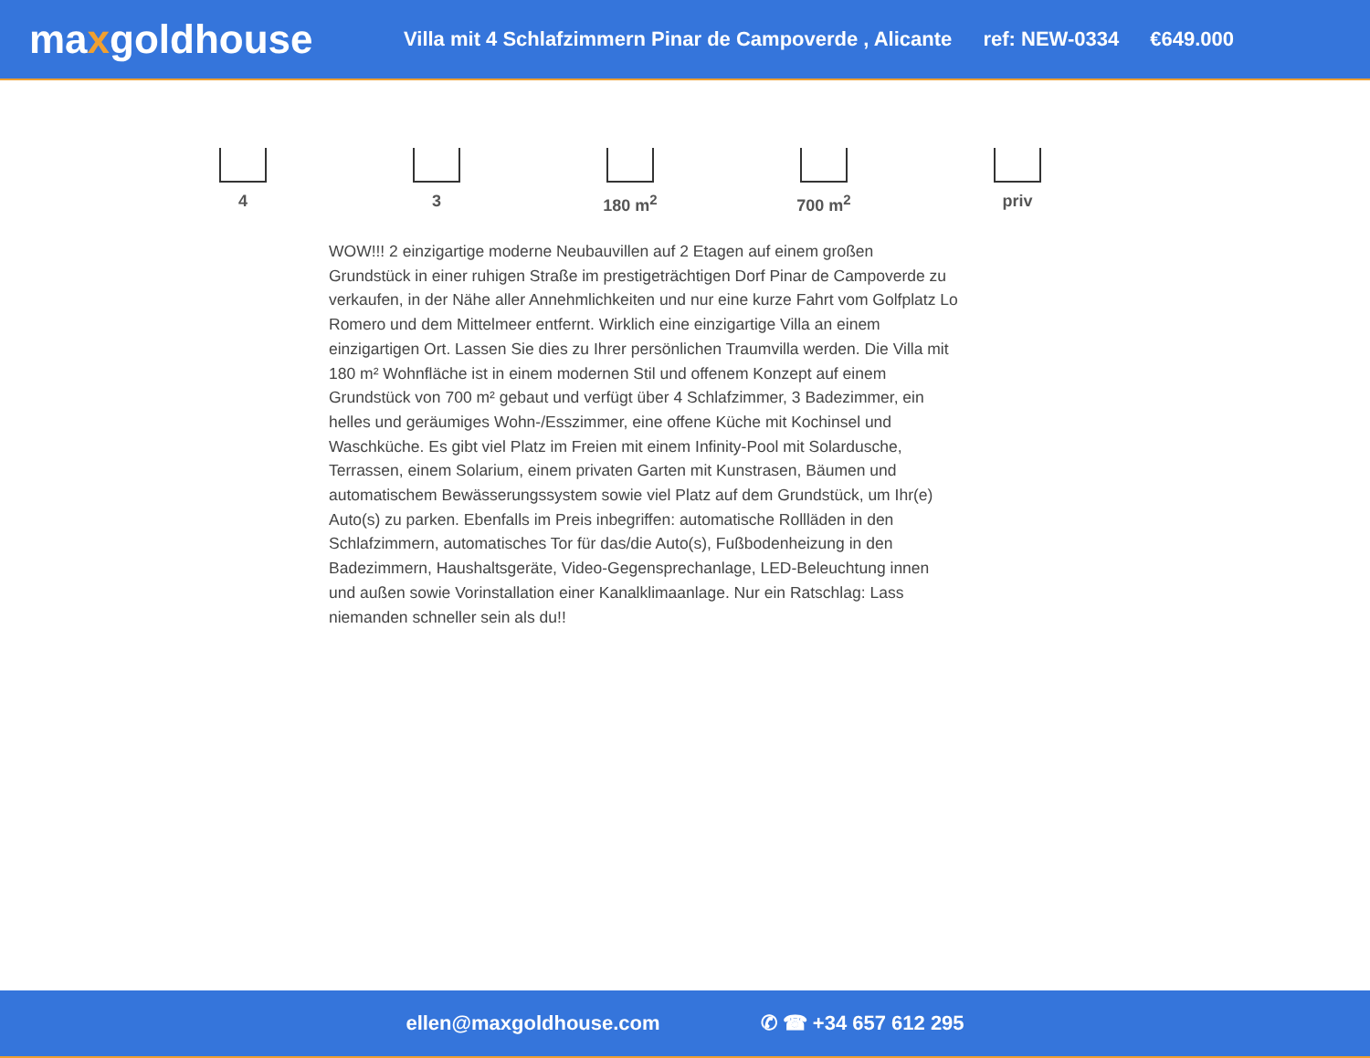maxgoldhouse
Villa mit 4 Schlafzimmern Pinar de Campoverde , Alicante ref: NEW-0334 €649.000
4 3 180 m<sup>2</sup> 700 m<sup>2</sup> priv
WOW!!! 2 einzigartige moderne Neubauvillen auf 2 Etagen auf einem großen Grundstück in einer ruhigen Straße im prestigeträchtigen Dorf Pinar de Campoverde zu verkaufen, in der Nähe aller Annehmlichkeiten und nur eine kurze Fahrt vom Golfplatz Lo Romero und dem Mittelmeer entfernt. Wirklich eine einzigartige Villa an einem einzigartigen Ort. Lassen Sie dies zu Ihrer persönlichen Traumvilla werden. Die Villa mit 180 m² Wohnfläche ist in einem modernen Stil und offenem Konzept auf einem Grundstück von 700 m² gebaut und verfügt über 4 Schlafzimmer, 3 Badezimmer, ein helles und geräumiges Wohn-/Esszimmer, eine offene Küche mit Kochinsel und Waschküche. Es gibt viel Platz im Freien mit einem Infinity-Pool mit Solardusche, Terrassen, einem Solarium, einem privaten Garten mit Kunstrasen, Bäumen und automatischem Bewässerungssystem sowie viel Platz auf dem Grundstück, um Ihr(e) Auto(s) zu parken. Ebenfalls im Preis inbegriffen: automatische Rollläden in den Schlafzimmern, automatisches Tor für das/die Auto(s), Fußbodenheizung in den Badezimmern, Haushaltsgeräte, Video-Gegensprechanlage, LED-Beleuchtung innen und außen sowie Vorinstallation einer Kanalklimaanlage. Nur ein Ratschlag: Lass niemanden schneller sein als du!!
ellen@maxgoldhouse.com ✆ ☎ +34 657 612 295